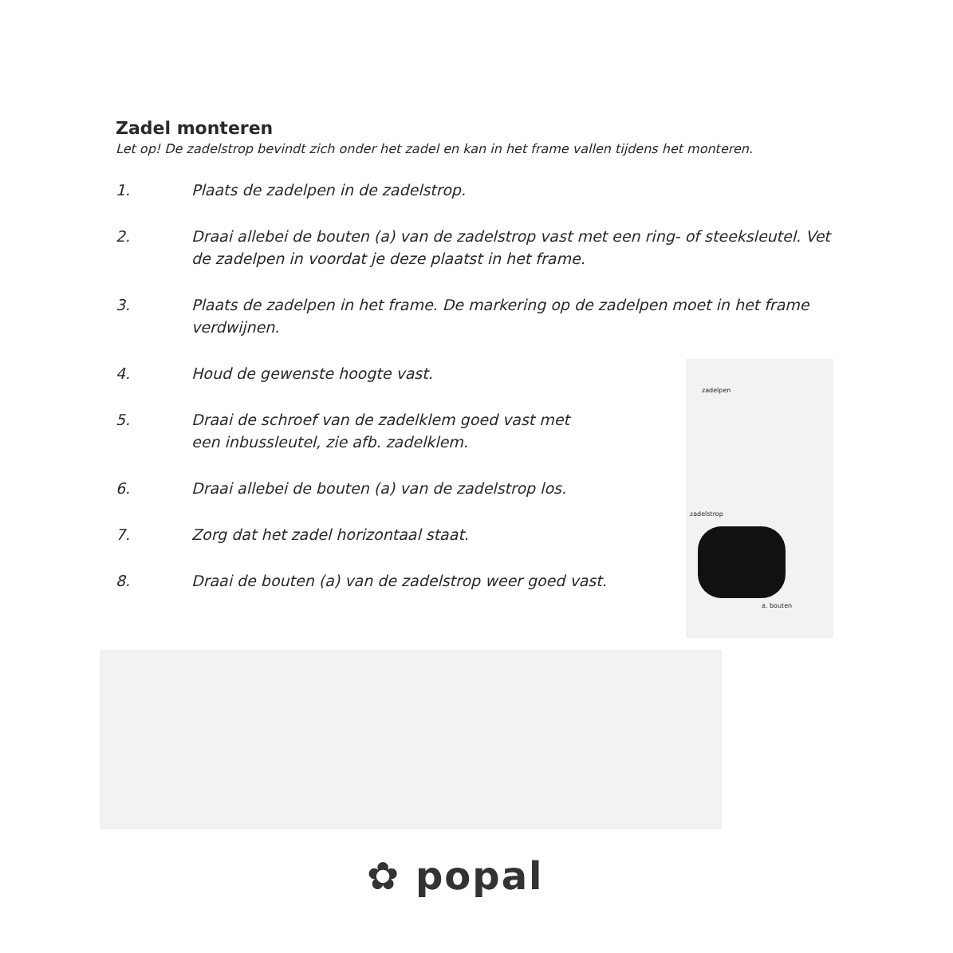Zadel monteren
Let op! De zadelstrop bevindt zich onder het zadel en kan in het frame vallen tijdens het monteren.
1. Plaats de zadelpen in de zadelstrop.
2. Draai allebei de bouten (a) van de zadelstrop vast met een ring- of steeksleutel. Vet de zadelpen in voordat je deze plaatst in het frame.
3. Plaats de zadelpen in het frame. De markering op de zadelpen moet in het frame verdwijnen.
4. Houd de gewenste hoogte vast.
5. Draai de schroef van de zadelklem goed vast met
een inbussleutel, zie afb. zadelklem.
6. Draai allebei de bouten (a) van de zadelstrop los.
7. Zorg dat het zadel horizontaal staat.
8. Draai de bouten (a) van de zadelstrop weer goed vast.
zadelpen
zadelstrop
a. bouten
✿ popal